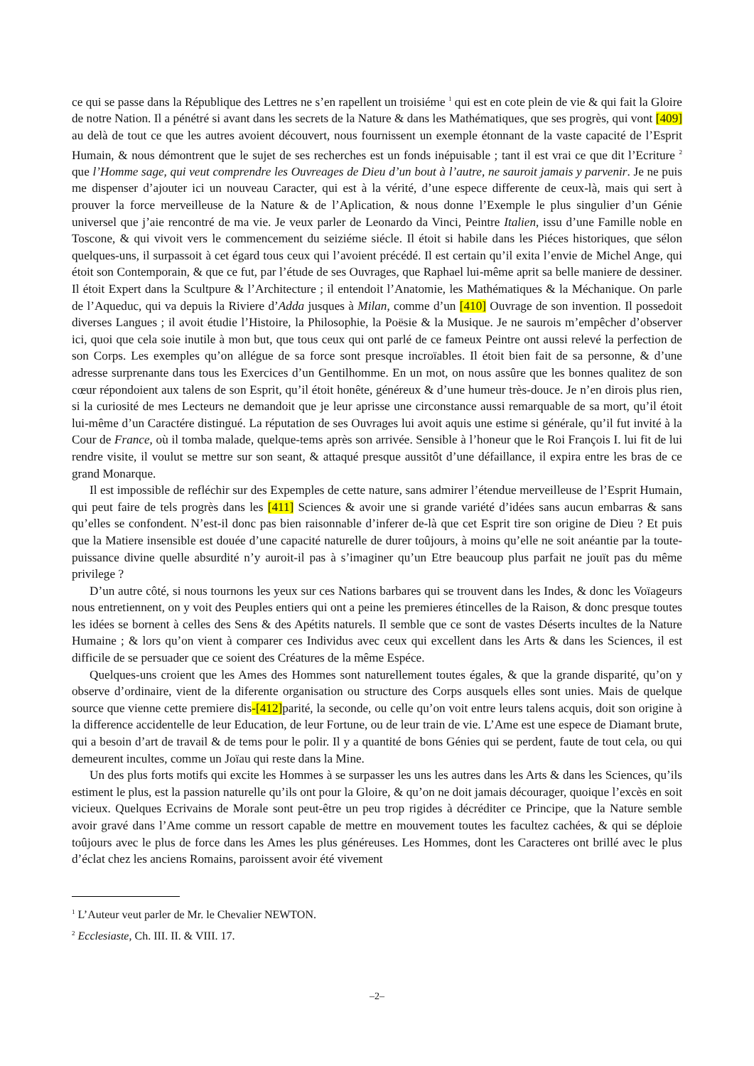ce qui se passe dans la République des Lettres ne s’en rapellent un troisiéme <sup>1</sup> qui est en cote plein de vie & qui fait la Gloire de notre Nation. Il a pénétré si avant dans les secrets de la Nature & dans les Mathématiques, que ses progrès, qui vont [409] au delà de tout ce que les autres avoient découvert, nous fournissent un exemple étonnant de la vaste capacité de l’Esprit Humain, & nous démontrent que le sujet de ses recherches est un fonds inépuisable ; tant il est vrai ce que dit l’Ecriture <sup>2</sup> que l’Homme sage, qui veut comprendre les Ouvreages de Dieu d’un bout à l’autre, ne sauroit jamais y parvenir. Je ne puis me dispenser d’ajouter ici un nouveau Caracter, qui est à la vérité, d’une espece differente de ceux-là, mais qui sert à prouver la force merveilleuse de la Nature & de l’Aplication, & nous donne l’Exemple le plus singulier d’un Génie universel que j’aie rencontré de ma vie. Je veux parler de Leonardo da Vinci, Peintre Italien, issu d’une Famille noble en Toscone, & qui vivoit vers le commencement du seiziéme siécle. Il étoit si habile dans les Piéces historiques, que sélon quelques-uns, il surpassoit à cet égard tous ceux qui l’avoient précédé. Il est certain qu’il exita l’envie de Michel Ange, qui étoit son Contemporain, & que ce fut, par l’étude de ses Ouvrages, que Raphael lui-même aprit sa belle maniere de dessiner. Il étoit Expert dans la Scultpure & l’Architecture ; il entendoit l’Anatomie, les Mathématiques & la Méchanique. On parle de l’Aqueduc, qui va depuis la Riviere d’Adda jusques à Milan, comme d’un [410] Ouvrage de son invention. Il possedoit diverses Langues ; il avoit étudie l’Histoire, la Philosophie, la Poësie & la Musique. Je ne saurois m’empêcher d’observer ici, quoi que cela soie inutile à mon but, que tous ceux qui ont parlé de ce fameux Peintre ont aussi relevé la perfection de son Corps. Les exemples qu’on allégue de sa force sont presque incroïables. Il étoit bien fait de sa personne, & d’une adresse surprenante dans tous les Exercices d’un Gentilhomme. En un mot, on nous assûre que les bonnes qualitez de son cœur répondoient aux talens de son Esprit, qu’il étoit honête, généreux & d’une humeur très-douce. Je n’en dirois plus rien, si la curiosité de mes Lecteurs ne demandoit que je leur aprisse une circonstance aussi remarquable de sa mort, qu’il étoit lui-même d’un Caractére distingué. La réputation de ses Ouvrages lui avoit aquis une estime si générale, qu’il fut invité à la Cour de France, où il tomba malade, quelque-tems après son arrivée. Sensible à l’honeur que le Roi François I. lui fit de lui rendre visite, il voulut se mettre sur son seant, & attaqué presque aussitôt d’une défaillance, il expira entre les bras de ce grand Monarque.
Il est impossible de refléchir sur des Expemples de cette nature, sans admirer l’étendue merveilleuse de l’Esprit Humain, qui peut faire de tels progrès dans les [411] Sciences & avoir une si grande variété d’idées sans aucun embarras & sans qu’elles se confondent. N’est-il donc pas bien raisonnable d’inferer de-là que cet Esprit tire son origine de Dieu ? Et puis que la Matiere insensible est douée d’une capacité naturelle de durer toûjours, à moins qu’elle ne soit anéantie par la toute-puissance divine quelle absurdité n’y auroit-il pas à s’imaginer qu’un Etre beaucoup plus parfait ne jouït pas du même privilege ?
D’un autre côté, si nous tournons les yeux sur ces Nations barbares qui se trouvent dans les Indes, & donc les Voïageurs nous entretiennent, on y voit des Peuples entiers qui ont a peine les premieres étincelles de la Raison, & donc presque toutes les idées se bornent à celles des Sens & des Apétits naturels. Il semble que ce sont de vastes Déserts incultes de la Nature Humaine ; & lors qu’on vient à comparer ces Individus avec ceux qui excellent dans les Arts & dans les Sciences, il est difficile de se persuader que ce soient des Créatures de la même Espéce.
Quelques-uns croient que les Ames des Hommes sont naturellement toutes égales, & que la grande disparité, qu’on y observe d’ordinaire, vient de la diferente organisation ou structure des Corps ausquels elles sont unies. Mais de quelque source que vienne cette premiere dis-[412] parité, la seconde, ou celle qu’on voit entre leurs talens acquis, doit son origine à la difference accidentelle de leur Education, de leur Fortune, ou de leur train de vie. L’Ame est une espece de Diamant brute, qui a besoin d’art de travail & de tems pour le polir. Il y a quantité de bons Génies qui se perdent, faute de tout cela, ou qui demeurent incultes, comme un Joïau qui reste dans la Mine.
Un des plus forts motifs qui excite les Hommes à se surpasser les uns les autres dans les Arts & dans les Sciences, qu’ils estiment le plus, est la passion naturelle qu’ils ont pour la Gloire, & qu’on ne doit jamais décourager, quoique l’excès en soit vicieux. Quelques Ecrivains de Morale sont peut-être un peu trop rigides à décréditer ce Principe, que la Nature semble avoir gravé dans l’Ame comme un ressort capable de mettre en mouvement toutes les facultez cachées, & qui se déploie toûjours avec le plus de force dans les Ames les plus généreuses. Les Hommes, dont les Caracteres ont brillé avec le plus d’éclat chez les anciens Romains, paroissent avoir été vivement
<sup>1</sup> L’Auteur veut parler de Mr. le Chevalier NEWTON.
<sup>2</sup> Ecclesiaste, Ch. III. II. & VIII. 17.
–2–